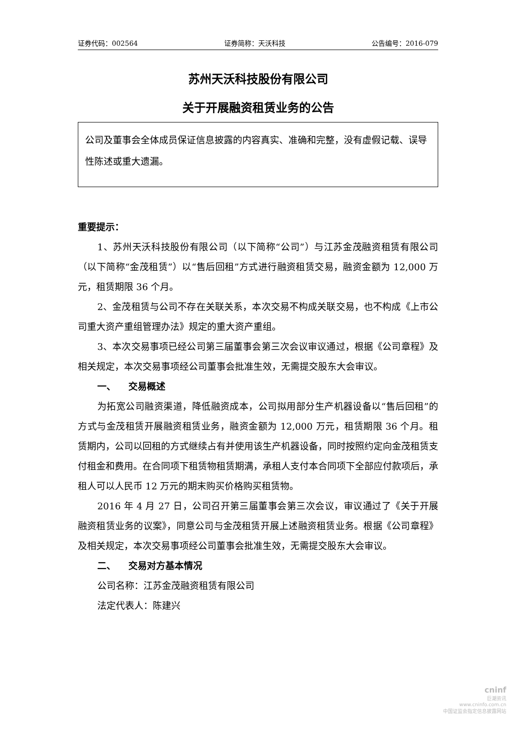证券代码：002564 证券简称：天沃科技 公告编号：2016-079
苏州天沃科技股份有限公司
关于开展融资租赁业务的公告
公司及董事会全体成员保证信息披露的内容真实、准确和完整，没有虚假记载、误导性陈述或重大遗漏。
重要提示：
1、苏州天沃科技股份有限公司（以下简称“公司”）与江苏金茂融资租赁有限公司（以下简称“金茂租赁”）以“售后回租”方式进行融资租赁交易，融资金额为 12,000 万元，租赁期限 36 个月。
2、金茂租赁与公司不存在关联关系，本次交易不构成关联交易，也不构成《上市公司重大资产重组管理办法》规定的重大资产重组。
3、本次交易事项已经公司第三届董事会第三次会议审议通过，根据《公司章程》及相关规定，本次交易事项经公司董事会批准生效，无需提交股东大会审议。
一、 交易概述
为拓宽公司融资渠道，降低融资成本，公司拟用部分生产机器设备以“售后回租”的方式与金茂租赁开展融资租赁业务，融资金额为 12,000 万元，租赁期限 36 个月。租赁期内，公司以回租的方式继续占有并使用该生产机器设备，同时按照约定向金茂租赁支付租金和费用。在合同项下租赁物租赁期满，承租人支付本合同项下全部应付款项后，承租人可以人民币 12 万元的期末购买价格购买租赁物。
2016 年 4 月 27 日，公司召开第三届董事会第三次会议，审议通过了《关于开展融资租赁业务的议案》，同意公司与金茂租赁开展上述融资租赁业务。根据《公司章程》及相关规定，本次交易事项经公司董事会批准生效，无需提交股东大会审议。
二、 交易对方基本情况
公司名称：江苏金茂融资租赁有限公司
法定代表人：陈建兴
cninf
巨潮资讯
www.cninfo.com.cn
中国证监会指定信息披露网站